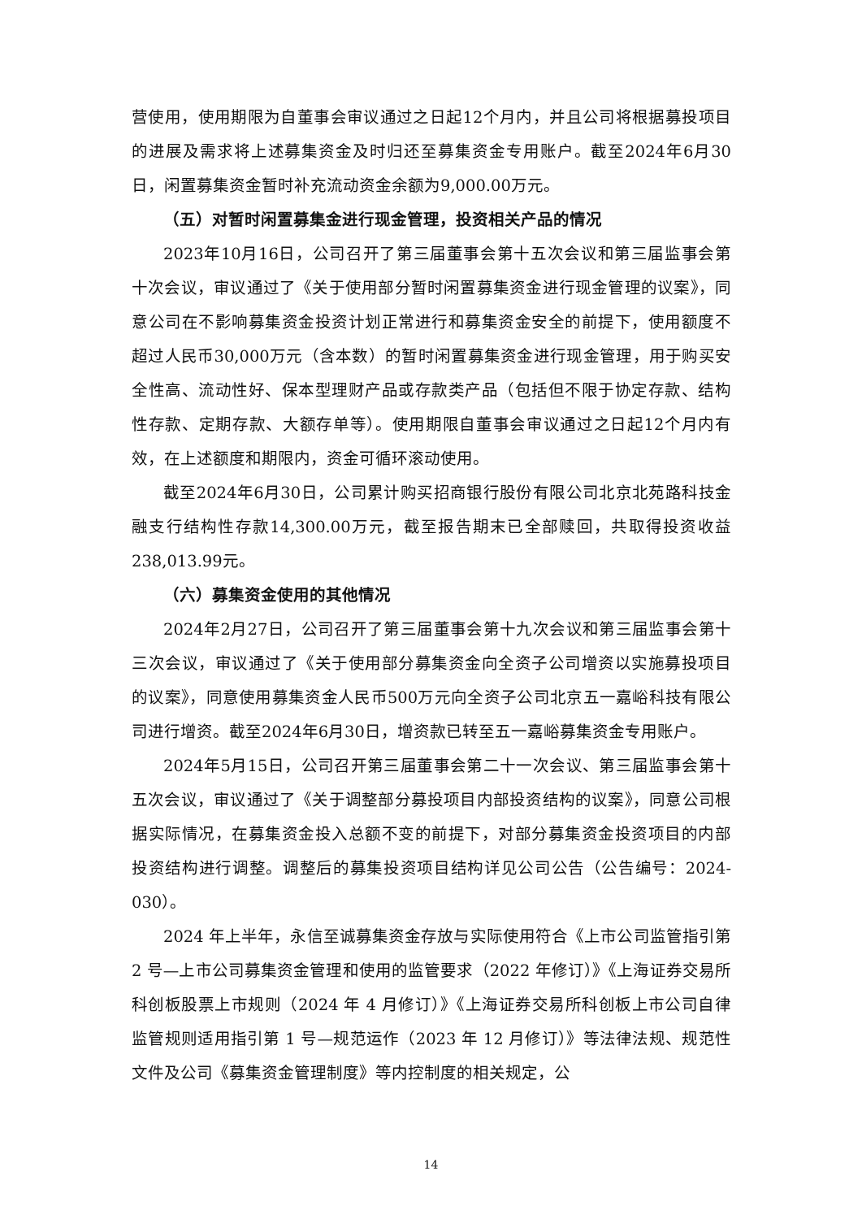营使用，使用期限为自董事会审议通过之日起12个月内，并且公司将根据募投项目的进展及需求将上述募集资金及时归还至募集资金专用账户。截至2024年6月30日，闲置募集资金暂时补充流动资金余额为9,000.00万元。
（五）对暂时闲置募集金进行现金管理，投资相关产品的情况
2023年10月16日，公司召开了第三届董事会第十五次会议和第三届监事会第十次会议，审议通过了《关于使用部分暂时闲置募集资金进行现金管理的议案》，同意公司在不影响募集资金投资计划正常进行和募集资金安全的前提下，使用额度不超过人民币30,000万元（含本数）的暂时闲置募集资金进行现金管理，用于购买安全性高、流动性好、保本型理财产品或存款类产品（包括但不限于协定存款、结构性存款、定期存款、大额存单等）。使用期限自董事会审议通过之日起12个月内有效，在上述额度和期限内，资金可循环滚动使用。
截至2024年6月30日，公司累计购买招商银行股份有限公司北京北苑路科技金融支行结构性存款14,300.00万元，截至报告期末已全部赎回，共取得投资收益238,013.99元。
（六）募集资金使用的其他情况
2024年2月27日，公司召开了第三届董事会第十九次会议和第三届监事会第十三次会议，审议通过了《关于使用部分募集资金向全资子公司增资以实施募投项目的议案》，同意使用募集资金人民币500万元向全资子公司北京五一嘉峪科技有限公司进行增资。截至2024年6月30日，增资款已转至五一嘉峪募集资金专用账户。
2024年5月15日，公司召开第三届董事会第二十一次会议、第三届监事会第十五次会议，审议通过了《关于调整部分募投项目内部投资结构的议案》，同意公司根据实际情况，在募集资金投入总额不变的前提下，对部分募集资金投资项目的内部投资结构进行调整。调整后的募集投资项目结构详见公司公告（公告编号：2024-030）。
2024 年上半年，永信至诚募集资金存放与实际使用符合《上市公司监管指引第 2 号—上市公司募集资金管理和使用的监管要求（2022 年修订）》《上海证券交易所科创板股票上市规则（2024 年 4 月修订）》《上海证券交易所科创板上市公司自律监管规则适用指引第 1 号—规范运作（2023 年 12 月修订）》等法律法规、规范性文件及公司《募集资金管理制度》等内控制度的相关规定，公
14